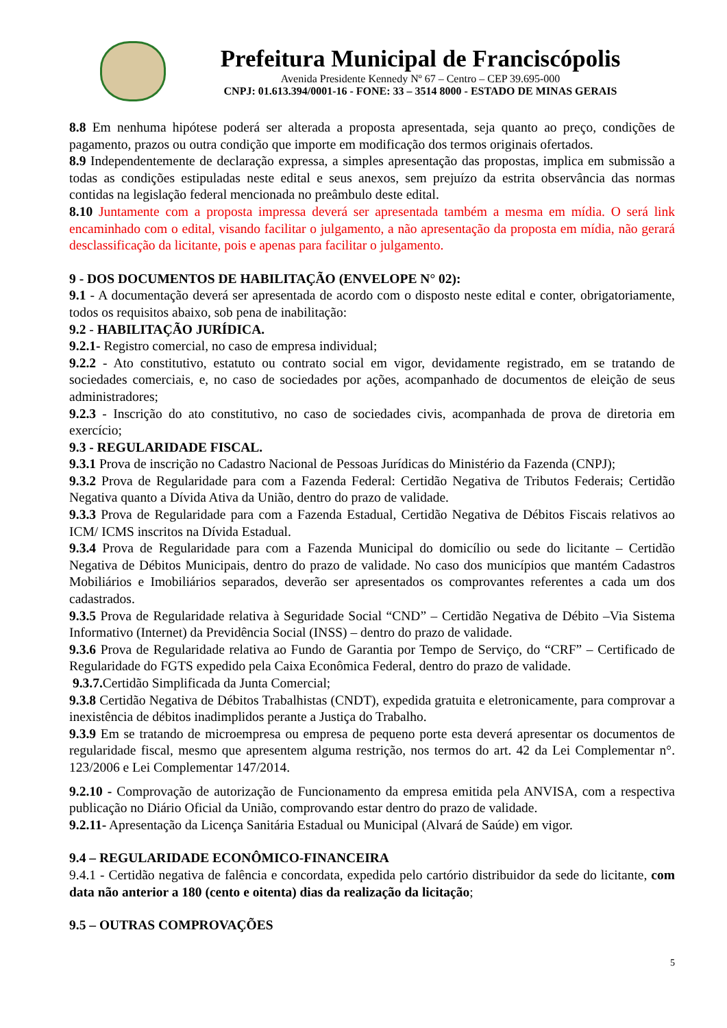Prefeitura Municipal de Franciscópolis
Avenida Presidente Kennedy Nº 67 – Centro – CEP 39.695-000
CNPJ: 01.613.394/0001-16 - FONE: 33 – 3514 8000 - ESTADO DE MINAS GERAIS
8.8 Em nenhuma hipótese poderá ser alterada a proposta apresentada, seja quanto ao preço, condições de pagamento, prazos ou outra condição que importe em modificação dos termos originais ofertados.
8.9 Independentemente de declaração expressa, a simples apresentação das propostas, implica em submissão a todas as condições estipuladas neste edital e seus anexos, sem prejuízo da estrita observância das normas contidas na legislação federal mencionada no preâmbulo deste edital.
8.10 Juntamente com a proposta impressa deverá ser apresentada também a mesma em mídia. O será link encaminhado com o edital, visando facilitar o julgamento, a não apresentação da proposta em mídia, não gerará desclassificação da licitante, pois e apenas para facilitar o julgamento.
9 - DOS DOCUMENTOS DE HABILITAÇÃO (ENVELOPE N° 02):
9.1 - A documentação deverá ser apresentada de acordo com o disposto neste edital e conter, obrigatoriamente, todos os requisitos abaixo, sob pena de inabilitação:
9.2 - HABILITAÇÃO JURÍDICA.
9.2.1- Registro comercial, no caso de empresa individual;
9.2.2 - Ato constitutivo, estatuto ou contrato social em vigor, devidamente registrado, em se tratando de sociedades comerciais, e, no caso de sociedades por ações, acompanhado de documentos de eleição de seus administradores;
9.2.3 - Inscrição do ato constitutivo, no caso de sociedades civis, acompanhada de prova de diretoria em exercício;
9.3 - REGULARIDADE FISCAL.
9.3.1 Prova de inscrição no Cadastro Nacional de Pessoas Jurídicas do Ministério da Fazenda (CNPJ);
9.3.2 Prova de Regularidade para com a Fazenda Federal: Certidão Negativa de Tributos Federais; Certidão Negativa quanto a Dívida Ativa da União, dentro do prazo de validade.
9.3.3 Prova de Regularidade para com a Fazenda Estadual, Certidão Negativa de Débitos Fiscais relativos ao ICM/ ICMS inscritos na Dívida Estadual.
9.3.4 Prova de Regularidade para com a Fazenda Municipal do domicílio ou sede do licitante – Certidão Negativa de Débitos Municipais, dentro do prazo de validade. No caso dos municípios que mantém Cadastros Mobiliários e Imobiliários separados, deverão ser apresentados os comprovantes referentes a cada um dos cadastrados.
9.3.5 Prova de Regularidade relativa à Seguridade Social “CND” – Certidão Negativa de Débito –Via Sistema Informativo (Internet) da Previdência Social (INSS) – dentro do prazo de validade.
9.3.6 Prova de Regularidade relativa ao Fundo de Garantia por Tempo de Serviço, do “CRF” – Certificado de Regularidade do FGTS expedido pela Caixa Econômica Federal, dentro do prazo de validade.
9.3.7. Certidão Simplificada da Junta Comercial;
9.3.8 Certidão Negativa de Débitos Trabalhistas (CNDT), expedida gratuita e eletronicamente, para comprovar a inexistência de débitos inadimplidos perante a Justiça do Trabalho.
9.3.9 Em se tratando de microempresa ou empresa de pequeno porte esta deverá apresentar os documentos de regularidade fiscal, mesmo que apresentem alguma restrição, nos termos do art. 42 da Lei Complementar n°. 123/2006 e Lei Complementar 147/2014.
9.2.10 - Comprovação de autorização de Funcionamento da empresa emitida pela ANVISA, com a respectiva publicação no Diário Oficial da União, comprovando estar dentro do prazo de validade.
9.2.11- Apresentação da Licença Sanitária Estadual ou Municipal (Alvará de Saúde) em vigor.
9.4 – REGULARIDADE ECONÔMICO-FINANCEIRA
9.4.1 - Certidão negativa de falência e concordata, expedida pelo cartório distribuidor da sede do licitante, com data não anterior a 180 (cento e oitenta) dias da realização da licitação;
9.5 – OUTRAS COMPROVAÇÕES
5